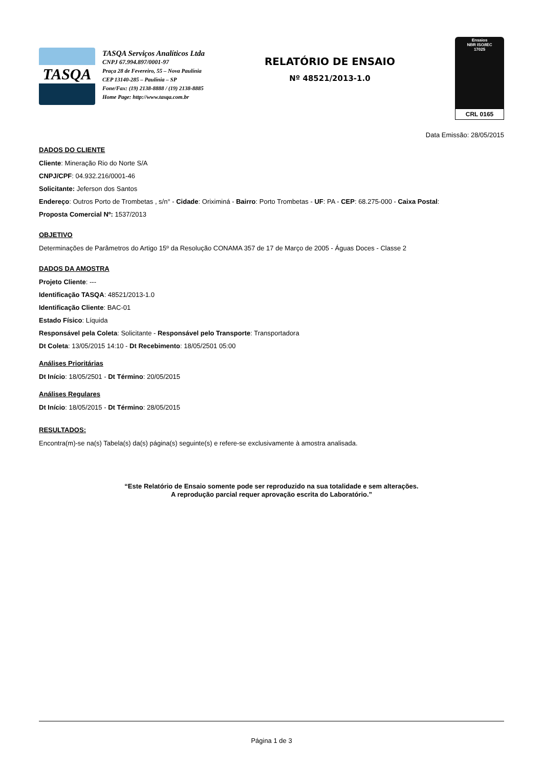TASQA
TASQA Serviços Analíticos Ltda
CNPJ 67.994.897/0001-97
Praça 28 de Fevereiro, 55 – Nova Paulínia
CEP 13140-285 – Paulínia – SP
Fone/Fax: (19) 2138-8888 / (19) 2138-8885
Home Page: http://www.tasqa.com.br
RELATÓRIO DE ENSAIO
Nº 48521/2013-1.0
Ensaios
NBR ISO/IEC
17025
CRL 0165
Data Emissão: 28/05/2015
DADOS DO CLIENTE
Cliente: Mineração Rio do Norte S/A
CNPJ/CPF: 04.932.216/0001-46
Solicitante: Jeferson dos Santos
Endereço: Outros Porto de Trombetas , s/n° - Cidade: Oriximiná - Bairro: Porto Trombetas - UF: PA - CEP: 68.275-000 - Caixa Postal:
Proposta Comercial Nº: 1537/2013
OBJETIVO
Determinações de Parâmetros do Artigo 15º da Resolução CONAMA 357 de 17 de Março de 2005 - Águas Doces - Classe 2
DADOS DA AMOSTRA
Projeto Cliente: ---
Identificação TASQA: 48521/2013-1.0
Identificação Cliente: BAC-01
Estado Físico: Líquida
Responsável pela Coleta: Solicitante - Responsável pelo Transporte: Transportadora
Dt Coleta: 13/05/2015 14:10 - Dt Recebimento: 18/05/2501 05:00
Análises Prioritárias
Dt Início: 18/05/2501 - Dt Término: 20/05/2015
Análises Regulares
Dt Início: 18/05/2015 - Dt Término: 28/05/2015
RESULTADOS:
Encontra(m)-se na(s) Tabela(s) da(s) página(s) seguinte(s) e refere-se exclusivamente à amostra analisada.
“Este Relatório de Ensaio somente pode ser reproduzido na sua totalidade e sem alterações.
A reprodução parcial requer aprovação escrita do Laboratório.”
Página 1 de 3